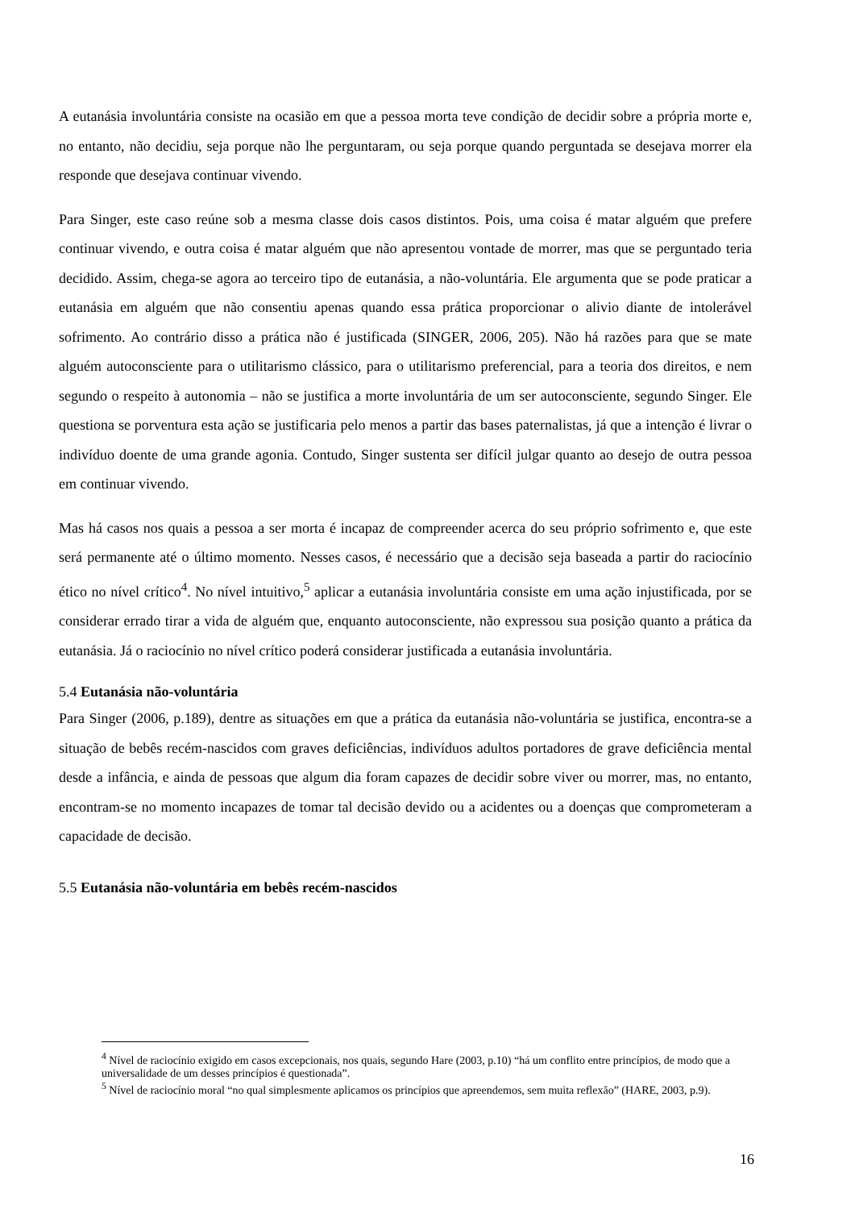A eutanásia involuntária consiste na ocasião em que a pessoa morta teve condição de decidir sobre a própria morte e, no entanto, não decidiu, seja porque não lhe perguntaram, ou seja porque quando perguntada se desejava morrer ela responde que desejava continuar vivendo.
Para Singer, este caso reúne sob a mesma classe dois casos distintos. Pois, uma coisa é matar alguém que prefere continuar vivendo, e outra coisa é matar alguém que não apresentou vontade de morrer, mas que se perguntado teria decidido. Assim, chega-se agora ao terceiro tipo de eutanásia, a não-voluntária. Ele argumenta que se pode praticar a eutanásia em alguém que não consentiu apenas quando essa prática proporcionar o alivio diante de intolerável sofrimento. Ao contrário disso a prática não é justificada (SINGER, 2006, 205). Não há razões para que se mate alguém autoconsciente para o utilitarismo clássico, para o utilitarismo preferencial, para a teoria dos direitos, e nem segundo o respeito à autonomia – não se justifica a morte involuntária de um ser autoconsciente, segundo Singer. Ele questiona se porventura esta ação se justificaria pelo menos a partir das bases paternalistas, já que a intenção é livrar o indivíduo doente de uma grande agonia. Contudo, Singer sustenta ser difícil julgar quanto ao desejo de outra pessoa em continuar vivendo.
Mas há casos nos quais a pessoa a ser morta é incapaz de compreender acerca do seu próprio sofrimento e, que este será permanente até o último momento. Nesses casos, é necessário que a decisão seja baseada a partir do raciocínio ético no nível crítico<sup>4</sup>. No nível intuitivo,<sup>5</sup> aplicar a eutanásia involuntária consiste em uma ação injustificada, por se considerar errado tirar a vida de alguém que, enquanto autoconsciente, não expressou sua posição quanto a prática da eutanásia. Já o raciocínio no nível crítico poderá considerar justificada a eutanásia involuntária.
5.4 Eutanásia não-voluntária
Para Singer (2006, p.189), dentre as situações em que a prática da eutanásia não-voluntária se justifica, encontra-se a situação de bebês recém-nascidos com graves deficiências, indivíduos adultos portadores de grave deficiência mental desde a infância, e ainda de pessoas que algum dia foram capazes de decidir sobre viver ou morrer, mas, no entanto, encontram-se no momento incapazes de tomar tal decisão devido ou a acidentes ou a doenças que comprometeram a capacidade de decisão.
5.5 Eutanásia não-voluntária em bebês recém-nascidos
<sup>4</sup> Nível de raciocínio exigido em casos excepcionais, nos quais, segundo Hare (2003, p.10) “há um conflito entre princípios, de modo que a universalidade de um desses princípios é questionada”.
<sup>5</sup> Nível de raciocínio moral “no qual simplesmente aplicamos os princípios que apreendemos, sem muita reflexão” (HARE, 2003, p.9).
16